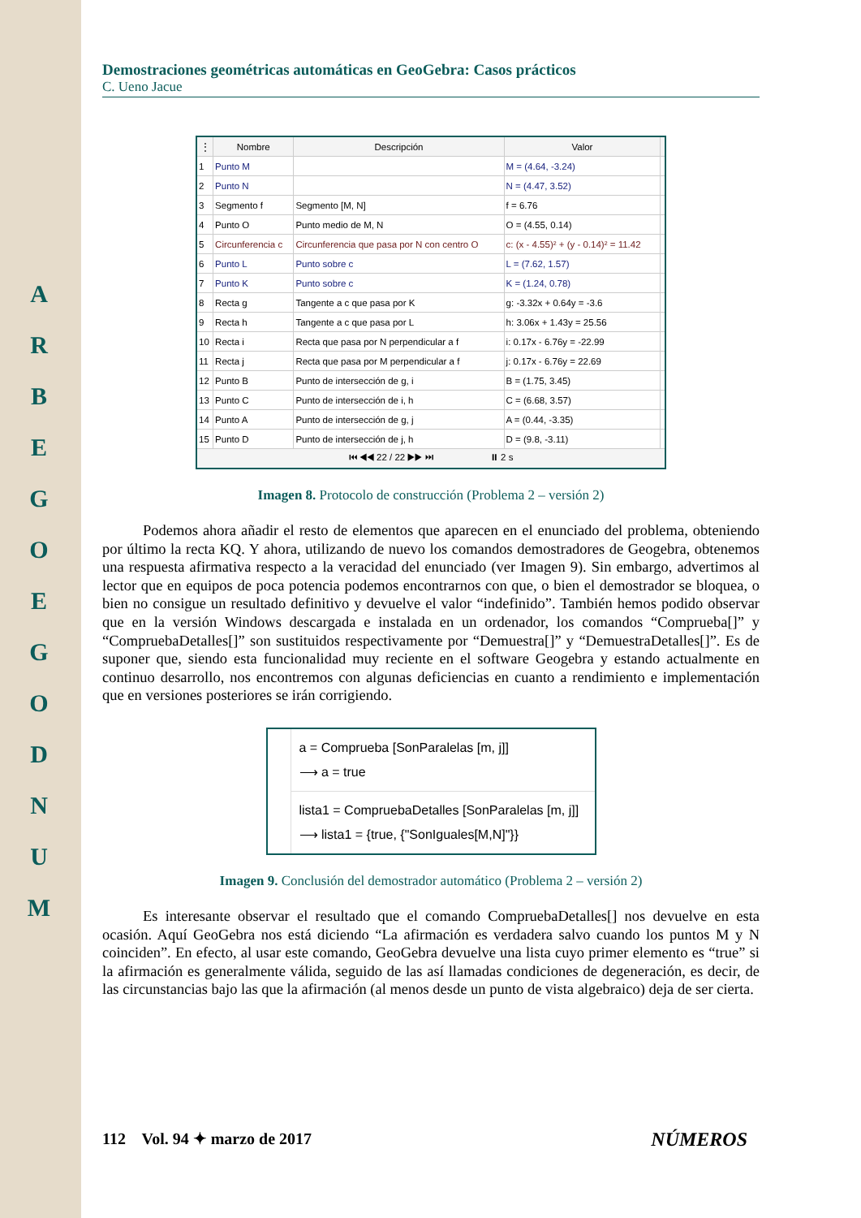A R B E G O E G O D N U M
Demostraciones geométricas automáticas en GeoGebra: Casos prácticos
C. Ueno Jacue
| ⋮ | Nombre | Descripción | Valor | |
| --- | --- | --- | --- | --- |
| 1 | Punto M | | M = (4.64, -3.24) | |
| 2 | Punto N | | N = (4.47, 3.52) | |
| 3 | Segmento f | Segmento [M, N] | f = 6.76 | |
| 4 | Punto O | Punto medio de M, N | O = (4.55, 0.14) | |
| 5 | Circunferencia c | Circunferencia que pasa por N con centro O | c: (x - 4.55)² + (y - 0.14)² = 11.42 | |
| 6 | Punto L | Punto sobre c | L = (7.62, 1.57) | |
| 7 | Punto K | Punto sobre c | K = (1.24, 0.78) | |
| 8 | Recta g | Tangente a c que pasa por K | g: -3.32x + 0.64y = -3.6 | |
| 9 | Recta h | Tangente a c que pasa por L | h: 3.06x + 1.43y = 25.56 | |
| 10 | Recta i | Recta que pasa por N perpendicular a f | i: 0.17x - 6.76y = -22.99 | |
| 11 | Recta j | Recta que pasa por M perpendicular a f | j: 0.17x - 6.76y = 22.69 | |
| 12 | Punto B | Punto de intersección de g, i | B = (1.75, 3.45) | |
| 13 | Punto C | Punto de intersección de i, h | C = (6.68, 3.57) | |
| 14 | Punto A | Punto de intersección de g, j | A = (0.44, -3.35) | |
| 15 | Punto D | Punto de intersección de j, h | D = (9.8, -3.11) | |
| ⏮ ◀◀ 22 / 22 ▶▶ ⏭ ⏸ 2 s | | | | |
Imagen 8. Protocolo de construcción (Problema 2 – versión 2)
Podemos ahora añadir el resto de elementos que aparecen en el enunciado del problema, obteniendo por último la recta KQ. Y ahora, utilizando de nuevo los comandos demostradores de Geogebra, obtenemos una respuesta afirmativa respecto a la veracidad del enunciado (ver Imagen 9). Sin embargo, advertimos al lector que en equipos de poca potencia podemos encontrarnos con que, o bien el demostrador se bloquea, o bien no consigue un resultado definitivo y devuelve el valor “indefinido”. También hemos podido observar que en la versión Windows descargada e instalada en un ordenador, los comandos “Comprueba[]” y “CompruebaDetalles[]” son sustituidos respectivamente por “Demuestra[]” y “DemuestraDetalles[]”. Es de suponer que, siendo esta funcionalidad muy reciente en el software Geogebra y estando actualmente en continuo desarrollo, nos encontremos con algunas deficiencias en cuanto a rendimiento e implementación que en versiones posteriores se irán corrigiendo.
a = Comprueba [SonParalelas [m, j]]
⟶ a = true
lista1 = CompruebaDetalles [SonParalelas [m, j]]
⟶ lista1 = {true, {"SonIguales[M,N]"}}
Imagen 9. Conclusión del demostrador automático (Problema 2 – versión 2)
Es interesante observar el resultado que el comando CompruebaDetalles[] nos devuelve en esta ocasión. Aquí GeoGebra nos está diciendo “La afirmación es verdadera salvo cuando los puntos M y N coinciden”. En efecto, al usar este comando, GeoGebra devuelve una lista cuyo primer elemento es “true” si la afirmación es generalmente válida, seguido de las así llamadas condiciones de degeneración, es decir, de las circunstancias bajo las que la afirmación (al menos desde un punto de vista algebraico) deja de ser cierta.
112 Vol. 94 ✦ marzo de 2017 NÚMEROS